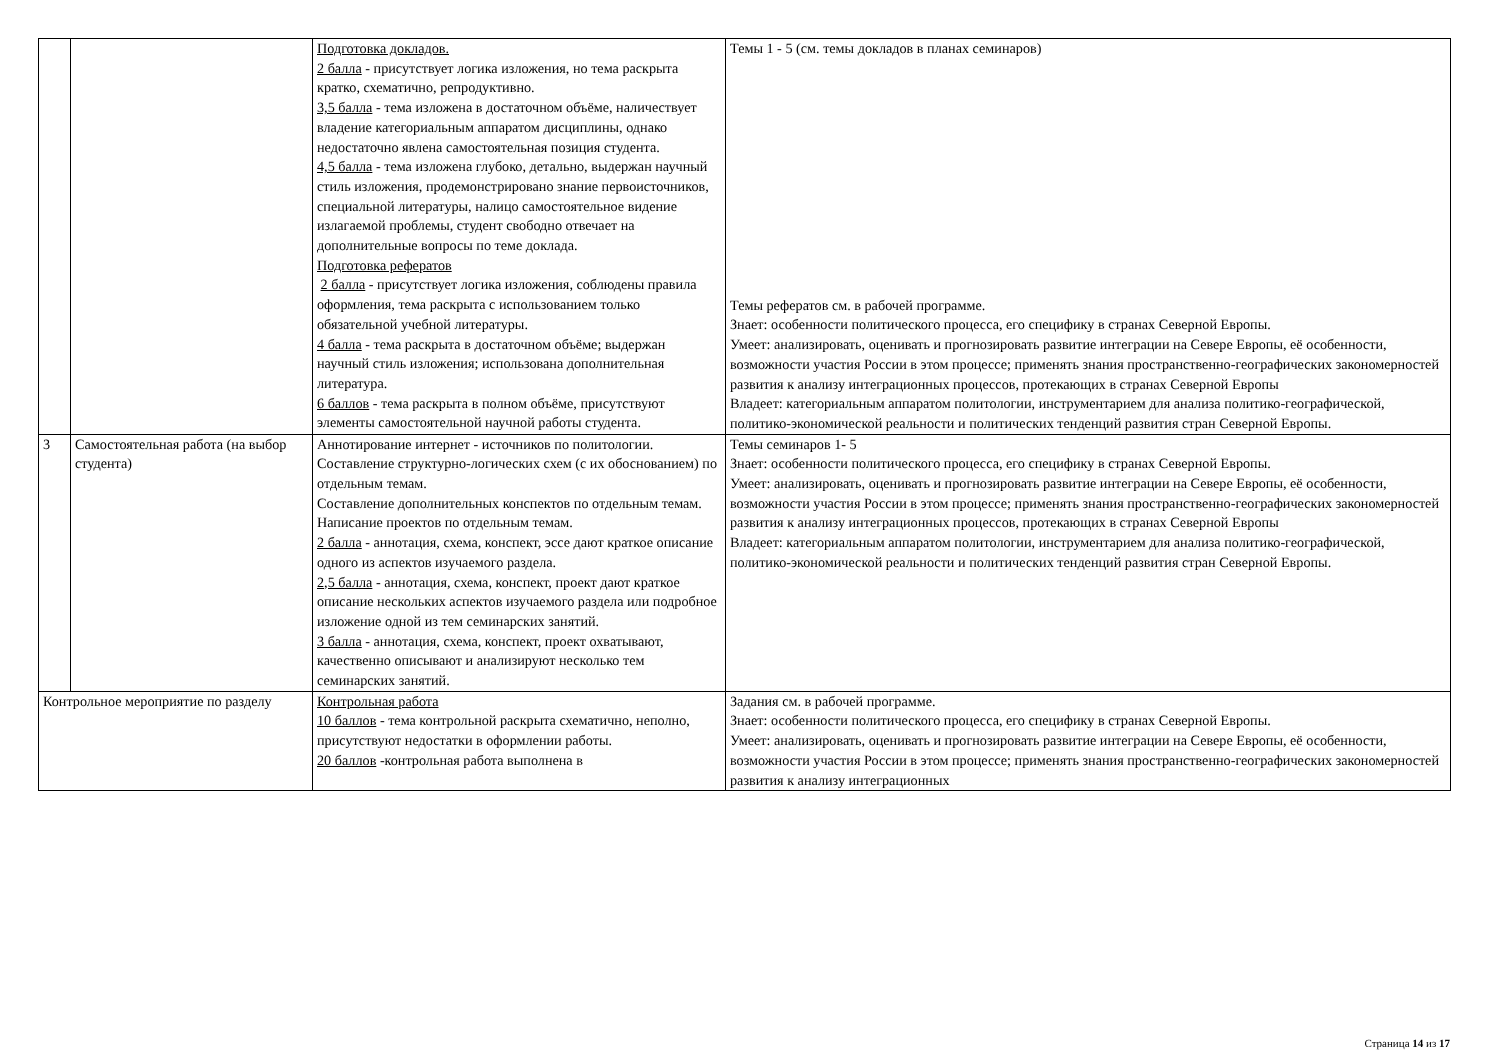| | | Подготовка докладов. 2 балла - присутствует логика изложения, но тема раскрыта кратко, схематично, репродуктивно. 3,5 балла - тема изложена в достаточном объёме, наличествует владение категориальным аппаратом дисциплины, однако недостаточно явлена самостоятельная позиция студента. 4,5 балла - тема изложена глубоко, детально, выдержан научный стиль изложения, продемонстрировано знание первоисточников, специальной литературы, налицо самостоятельное видение излагаемой проблемы, студент свободно отвечает на дополнительные вопросы по теме доклада. Подготовка рефератов 2 балла - присутствует логика изложения, соблюдены правила оформления, тема раскрыта с использованием только обязательной учебной литературы. 4 балла - тема раскрыта в достаточном объёме; выдержан научный стиль изложения; использована дополнительная литература. 6 баллов - тема раскрыта в полном объёме, присутствуют элементы самостоятельной научной работы студента. | Темы 1 - 5 (см. темы докладов в планах семинаров) Темы рефератов см. в рабочей программе. Знает: особенности политического процесса, его специфику в странах Северной Европы. Умеет: анализировать, оценивать и прогнозировать развитие интеграции на Севере Европы, её особенности, возможности участия России в этом процессе; применять знания пространственно-географических закономерностей развития к анализу интеграционных процессов, протекающих в странах Северной Европы Владеет: категориальным аппаратом политологии, инструментарием для анализа политико-географической, политико-экономической реальности и политических тенденций развития стран Северной Европы. |
| 3 | Самостоятельная работа (на выбор студента) | Аннотирование интернет - источников по политологии. Составление структурно-логических схем (с их обоснованием) по отдельным темам. Составление дополнительных конспектов по отдельным темам. Написание проектов по отдельным темам. 2 балла - аннотация, схема, конспект, эссе дают краткое описание одного из аспектов изучаемого раздела. 2,5 балла - аннотация, схема, конспект, проект дают краткое описание нескольких аспектов изучаемого раздела или подробное изложение одной из тем семинарских занятий. 3 балла - аннотация, схема, конспект, проект охватывают, качественно описывают и анализируют несколько тем семинарских занятий. | Темы семинаров 1- 5 Знает: особенности политического процесса, его специфику в странах Северной Европы. Умеет: анализировать, оценивать и прогнозировать развитие интеграции на Севере Европы, её особенности, возможности участия России в этом процессе; применять знания пространственно-географических закономерностей развития к анализу интеграционных процессов, протекающих в странах Северной Европы Владеет: категориальным аппаратом политологии, инструментарием для анализа политико-географической, политико-экономической реальности и политических тенденций развития стран Северной Европы. |
| Контрольное мероприятие по разделу | | Контрольная работа 10 баллов - тема контрольной раскрыта схематично, неполно, присутствуют недостатки в оформлении работы. 20 баллов -контрольная работа выполнена в | Задания см. в рабочей программе. Знает: особенности политического процесса, его специфику в странах Северной Европы. Умеет: анализировать, оценивать и прогнозировать развитие интеграции на Севере Европы, её особенности, возможности участия России в этом процессе; применять знания пространственно-географических закономерностей развития к анализу интеграционных |
Страница 14 из 17